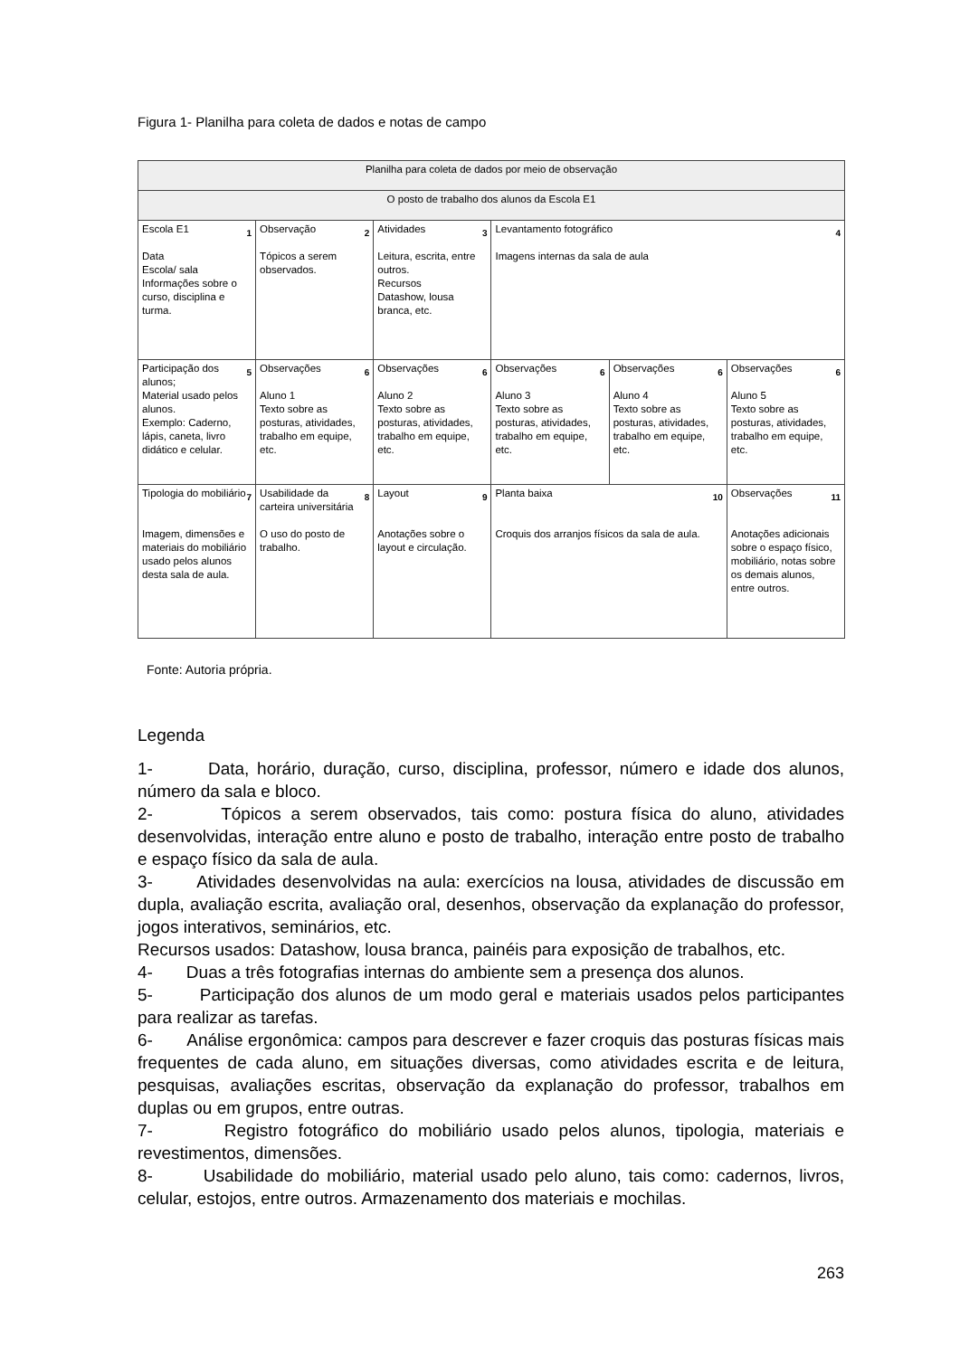Figura 1- Planilha para coleta de dados e notas de campo
| Planilha para coleta de dados por meio de observação | | | | | |
| O posto de trabalho dos alunos da Escola E1 | | | | | |
| 1 Escola E1 Data Escola/ sala Informações sobre o curso, disciplina e turma. | 2 Observação Tópicos a serem observados. | 3 Atividades Leitura, escrita, entre outros. Recursos Datashow, lousa branca, etc. | 4 Levantamento fotográfico Imagens internas da sala de aula | | |
| 5 Participação dos alunos; Material usado pelos alunos. Exemplo: Caderno, lápis, caneta, livro didático e celular. | 6 Observações Aluno 1 Texto sobre as posturas, atividades, trabalho em equipe, etc. | 6 Observações Aluno 2 Texto sobre as posturas, atividades, trabalho em equipe, etc. | 6 Observações Aluno 3 Texto sobre as posturas, atividades, trabalho em equipe, etc. | 6 Observações Aluno 4 Texto sobre as posturas, atividades, trabalho em equipe, etc. | 6 Observações Aluno 5 Texto sobre as posturas, atividades, trabalho em equipe, etc. |
| 7 Tipologia do mobiliário Imagem, dimensões e materiais do mobiliário usado pelos alunos desta sala de aula. | 8 Usabilidade da carteira universitária O uso do posto de trabalho. | 9 Layout Anotações sobre o layout e circulação. | 10 Planta baixa Croquis dos arranjos físicos da sala de aula. | | 11 Observações Anotações adicionais sobre o espaço físico, mobiliário, notas sobre os demais alunos, entre outros. |
Fonte: Autoria própria.
Legenda
1- Data, horário, duração, curso, disciplina, professor, número e idade dos alunos, número da sala e bloco.
2- Tópicos a serem observados, tais como: postura física do aluno, atividades desenvolvidas, interação entre aluno e posto de trabalho, interação entre posto de trabalho e espaço físico da sala de aula.
3- Atividades desenvolvidas na aula: exercícios na lousa, atividades de discussão em dupla, avaliação escrita, avaliação oral, desenhos, observação da explanação do professor, jogos interativos, seminários, etc.
Recursos usados: Datashow, lousa branca, painéis para exposição de trabalhos, etc.
4- Duas a três fotografias internas do ambiente sem a presença dos alunos.
5- Participação dos alunos de um modo geral e materiais usados pelos participantes para realizar as tarefas.
6- Análise ergonômica: campos para descrever e fazer croquis das posturas físicas mais frequentes de cada aluno, em situações diversas, como atividades escrita e de leitura, pesquisas, avaliações escritas, observação da explanação do professor, trabalhos em duplas ou em grupos, entre outras.
7- Registro fotográfico do mobiliário usado pelos alunos, tipologia, materiais e revestimentos, dimensões.
8- Usabilidade do mobiliário, material usado pelo aluno, tais como: cadernos, livros, celular, estojos, entre outros. Armazenamento dos materiais e mochilas.
263